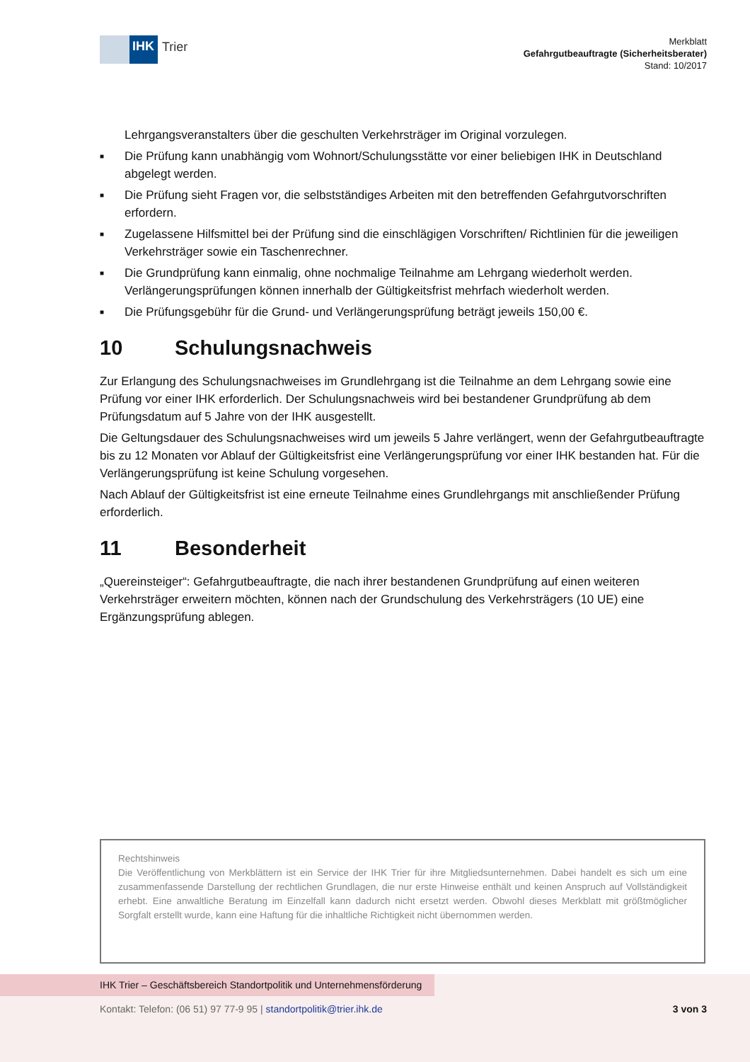IHK
Trier
Merkblatt
Gefahrgutbeauftragte (Sicherheitsberater)
Stand: 10/2017
Lehrgangsveranstalters über die geschulten Verkehrsträger im Original vorzulegen.
■ Die Prüfung kann unabhängig vom Wohnort/Schulungsstätte vor einer beliebigen IHK in Deutschland abgelegt werden.
■ Die Prüfung sieht Fragen vor, die selbstständiges Arbeiten mit den betreffenden Gefahrgutvorschriften erfordern.
■ Zugelassene Hilfsmittel bei der Prüfung sind die einschlägigen Vorschriften/ Richtlinien für die jeweiligen Verkehrsträger sowie ein Taschenrechner.
■ Die Grundprüfung kann einmalig, ohne nochmalige Teilnahme am Lehrgang wiederholt werden. Verlängerungsprüfungen können innerhalb der Gültigkeitsfrist mehrfach wiederholt werden.
■ Die Prüfungsgebühr für die Grund- und Verlängerungsprüfung beträgt jeweils 150,00 €.
10 Schulungsnachweis
Zur Erlangung des Schulungsnachweises im Grundlehrgang ist die Teilnahme an dem Lehrgang sowie eine Prüfung vor einer IHK erforderlich. Der Schulungsnachweis wird bei bestandener Grundprüfung ab dem Prüfungsdatum auf 5 Jahre von der IHK ausgestellt.
Die Geltungsdauer des Schulungsnachweises wird um jeweils 5 Jahre verlängert, wenn der Gefahrgutbeauftragte bis zu 12 Monaten vor Ablauf der Gültigkeitsfrist eine Verlängerungsprüfung vor einer IHK bestanden hat. Für die Verlängerungsprüfung ist keine Schulung vorgesehen.
Nach Ablauf der Gültigkeitsfrist ist eine erneute Teilnahme eines Grundlehrgangs mit anschließender Prüfung erforderlich.
11 Besonderheit
„Quereinsteiger“: Gefahrgutbeauftragte, die nach ihrer bestandenen Grundprüfung auf einen weiteren Verkehrsträger erweitern möchten, können nach der Grundschulung des Verkehrsträgers (10 UE) eine Ergänzungsprüfung ablegen.
Rechtshinweis
Die Veröffentlichung von Merkblättern ist ein Service der IHK Trier für ihre Mitgliedsunternehmen. Dabei handelt es sich um eine zusammenfassende Darstellung der rechtlichen Grundlagen, die nur erste Hinweise enthält und keinen Anspruch auf Vollständigkeit erhebt. Eine anwaltliche Beratung im Einzelfall kann dadurch nicht ersetzt werden. Obwohl dieses Merkblatt mit größtmöglicher Sorgfalt erstellt wurde, kann eine Haftung für die inhaltliche Richtigkeit nicht übernommen werden.
IHK Trier – Geschäftsbereich Standortpolitik und Unternehmensförderung
Kontakt: Telefon: (06 51) 97 77-9 95 | standortpolitik@trier.ihk.de 3 von 3